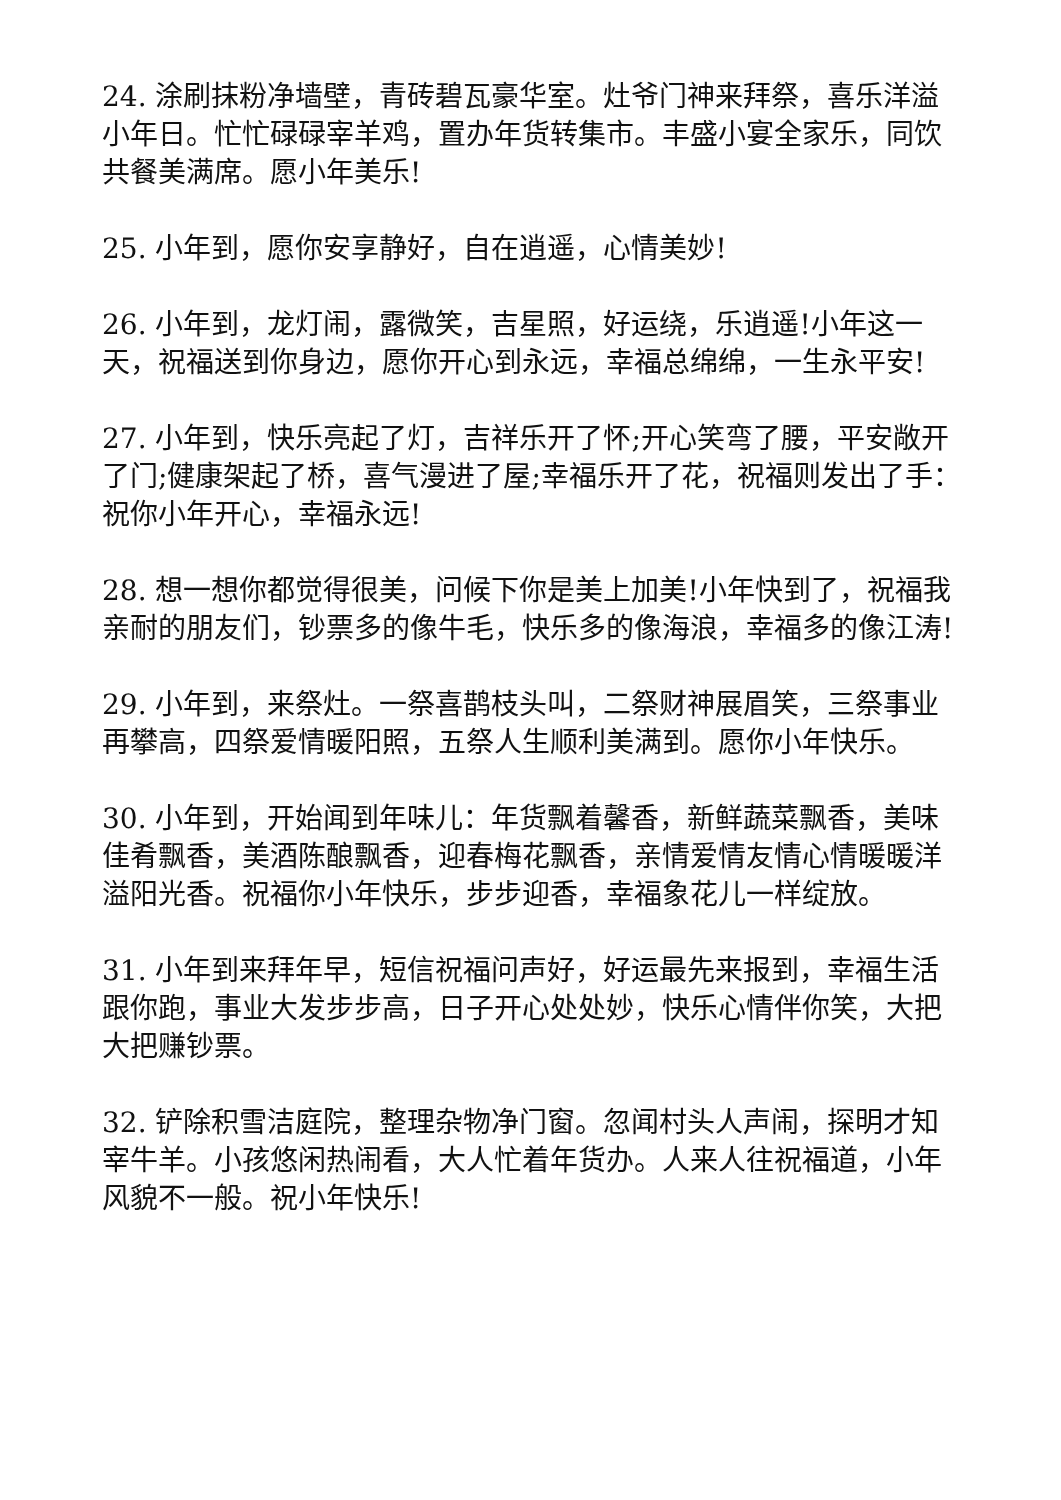24. 涂刷抹粉净墙壁，青砖碧瓦豪华室。灶爷门神来拜祭，喜乐洋溢小年日。忙忙碌碌宰羊鸡，置办年货转集市。丰盛小宴全家乐，同饮共餐美满席。愿小年美乐!
25. 小年到，愿你安享静好，自在逍遥，心情美妙!
26. 小年到，龙灯闹，露微笑，吉星照，好运绕，乐逍遥!小年这一天，祝福送到你身边，愿你开心到永远，幸福总绵绵，一生永平安!
27. 小年到，快乐亮起了灯，吉祥乐开了怀;开心笑弯了腰，平安敞开了门;健康架起了桥，喜气漫进了屋;幸福乐开了花，祝福则发出了手：祝你小年开心，幸福永远!
28. 想一想你都觉得很美，问候下你是美上加美!小年快到了，祝福我亲耐的朋友们，钞票多的像牛毛，快乐多的像海浪，幸福多的像江涛!
29. 小年到，来祭灶。一祭喜鹊枝头叫，二祭财神展眉笑，三祭事业再攀高，四祭爱情暖阳照，五祭人生顺利美满到。愿你小年快乐。
30. 小年到，开始闻到年味儿：年货飘着馨香，新鲜蔬菜飘香，美味佳肴飘香，美酒陈酿飘香，迎春梅花飘香，亲情爱情友情心情暖暖洋溢阳光香。祝福你小年快乐，步步迎香，幸福象花儿一样绽放。
31. 小年到来拜年早，短信祝福问声好，好运最先来报到，幸福生活跟你跑，事业大发步步高，日子开心处处妙，快乐心情伴你笑，大把大把赚钞票。
32. 铲除积雪洁庭院，整理杂物净门窗。忽闻村头人声闹，探明才知宰牛羊。小孩悠闲热闹看，大人忙着年货办。人来人往祝福道，小年风貌不一般。祝小年快乐!